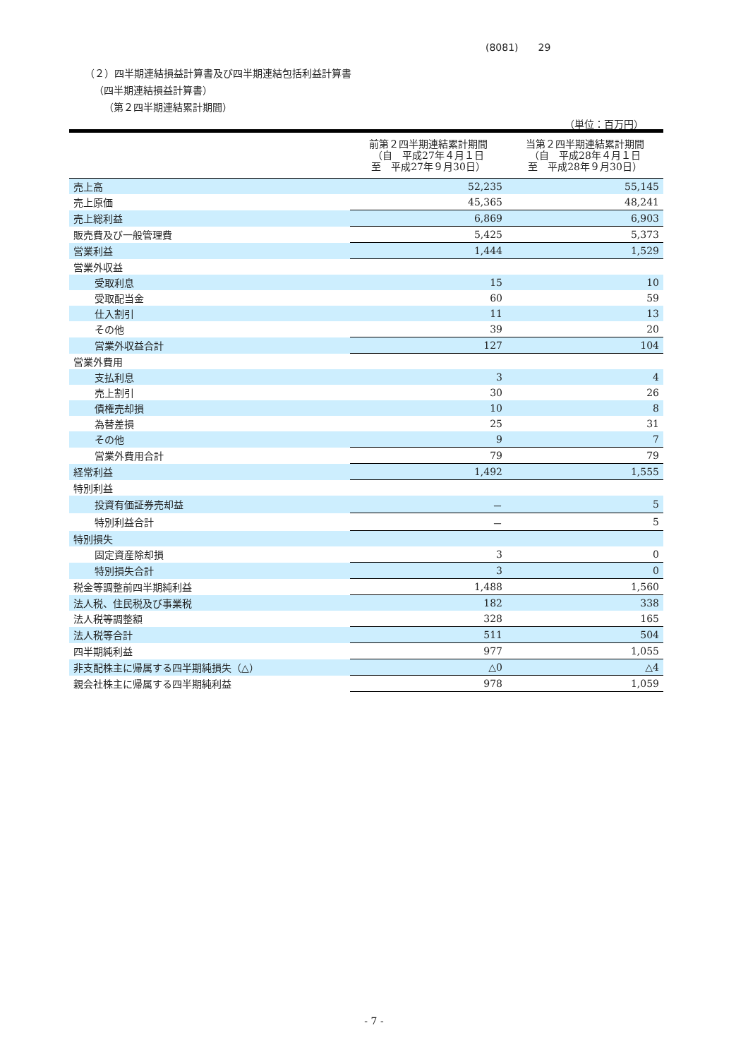(8081)　　29
（２）四半期連結損益計算書及び四半期連結包括利益計算書
（四半期連結損益計算書）
（第２四半期連結累計期間）
（単位：百万円）
| | 前第２四半期連結累計期間 （自 平成27年４月１日 至 平成27年９月30日） | 当第２四半期連結累計期間 （自 平成28年４月１日 至 平成28年９月30日） |
| --- | --- | --- |
| 売上高 | 52,235 | 55,145 |
| 売上原価 | 45,365 | 48,241 |
| 売上総利益 | 6,869 | 6,903 |
| 販売費及び一般管理費 | 5,425 | 5,373 |
| 営業利益 | 1,444 | 1,529 |
| 営業外収益 | | |
| 受取利息 | 15 | 10 |
| 受取配当金 | 60 | 59 |
| 仕入割引 | 11 | 13 |
| その他 | 39 | 20 |
| 営業外収益合計 | 127 | 104 |
| 営業外費用 | | |
| 支払利息 | 3 | 4 |
| 売上割引 | 30 | 26 |
| 債権売却損 | 10 | 8 |
| 為替差損 | 25 | 31 |
| その他 | 9 | 7 |
| 営業外費用合計 | 79 | 79 |
| 経常利益 | 1,492 | 1,555 |
| 特別利益 | | |
| 投資有価証券売却益 | － | 5 |
| 特別利益合計 | － | 5 |
| 特別損失 | | |
| 固定資産除却損 | 3 | 0 |
| 特別損失合計 | 3 | 0 |
| 税金等調整前四半期純利益 | 1,488 | 1,560 |
| 法人税、住民税及び事業税 | 182 | 338 |
| 法人税等調整額 | 328 | 165 |
| 法人税等合計 | 511 | 504 |
| 四半期純利益 | 977 | 1,055 |
| 非支配株主に帰属する四半期純損失（△） | △0 | △4 |
| 親会社株主に帰属する四半期純利益 | 978 | 1,059 |
- 7 -